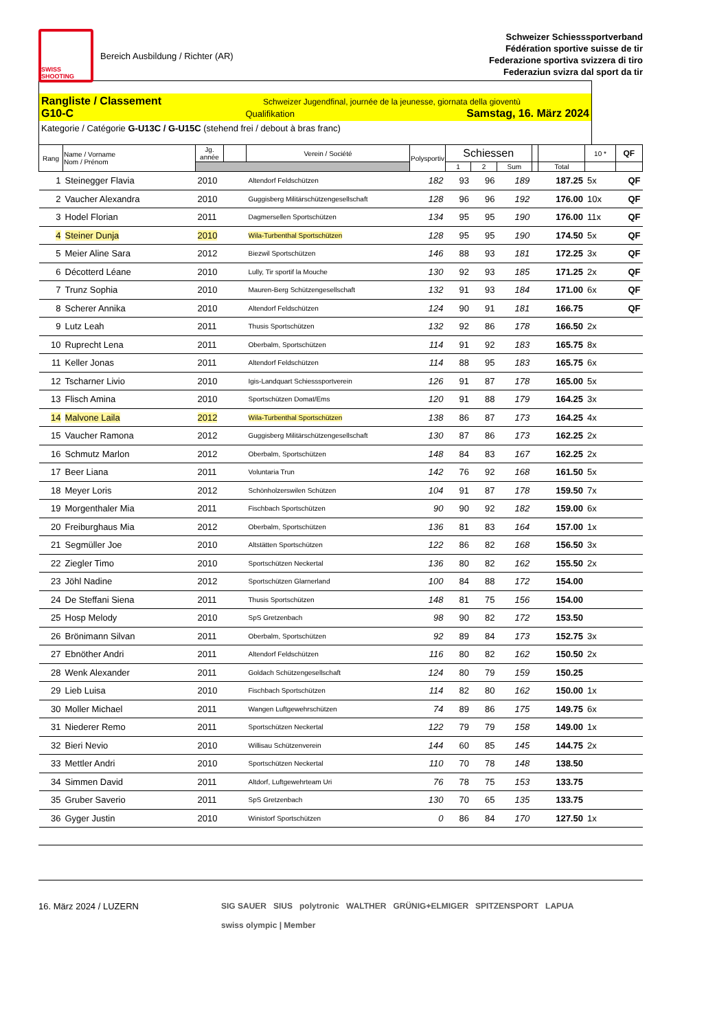SWISS SHOOTING
Bereich Ausbildung / Richter (AR)
Schweizer Schiesssportverband
Fédération sportive suisse de tir
Federazione sportiva svizzera di tiro
Federaziun svizra dal sport da tir
Rangliste / Classement Schweizer Jugendfinal, journée de la jeunesse, giornata della gioventù
G10-C Qualifikation Samstag, 16. März 2024
Kategorie / Catégorie G-U13C / G-U15C (stehend frei / debout à bras franc)
| Rang | Name / Vorname Nom / Prénom | Jg. année | | Verein / Société | Polysportiv | Schiessen | | | | | 10 * | QF |
| --- | --- | --- | --- | --- | --- | --- | --- | --- | --- | --- | --- | --- |
| | | | | | | 1 | 2 | Sum | | Total | | |
| 1 | Steinegger Flavia | 2010 | | Altendorf Feldschützen | 182 | 93 | 96 | 189 | | 187.25 | 5x | QF |
| 2 | Vaucher Alexandra | 2010 | | Guggisberg Militärschützengesellschaft | 128 | 96 | 96 | 192 | | 176.00 | 10x | QF |
| 3 | Hodel Florian | 2011 | | Dagmersellen Sportschützen | 134 | 95 | 95 | 190 | | 176.00 | 11x | QF |
| 4 | Steiner Dunja | 2010 | | Wila-Turbenthal Sportschützen | 128 | 95 | 95 | 190 | | 174.50 | 5x | QF |
| 5 | Meier Aline Sara | 2012 | | Biezwil Sportschützen | 146 | 88 | 93 | 181 | | 172.25 | 3x | QF |
| 6 | Décotterd Léane | 2010 | | Lully, Tir sportif la Mouche | 130 | 92 | 93 | 185 | | 171.25 | 2x | QF |
| 7 | Trunz Sophia | 2010 | | Mauren-Berg Schützengesellschaft | 132 | 91 | 93 | 184 | | 171.00 | 6x | QF |
| 8 | Scherer Annika | 2010 | | Altendorf Feldschützen | 124 | 90 | 91 | 181 | | 166.75 | | QF |
| 9 | Lutz Leah | 2011 | | Thusis Sportschützen | 132 | 92 | 86 | 178 | | 166.50 | 2x | |
| 10 | Ruprecht Lena | 2011 | | Oberbalm, Sportschützen | 114 | 91 | 92 | 183 | | 165.75 | 8x | |
| 11 | Keller Jonas | 2011 | | Altendorf Feldschützen | 114 | 88 | 95 | 183 | | 165.75 | 6x | |
| 12 | Tscharner Livio | 2010 | | Igis-Landquart Schiesssportverein | 126 | 91 | 87 | 178 | | 165.00 | 5x | |
| 13 | Flisch Amina | 2010 | | Sportschützen Domat/Ems | 120 | 91 | 88 | 179 | | 164.25 | 3x | |
| 14 | Malvone Laila | 2012 | | Wila-Turbenthal Sportschützen | 138 | 86 | 87 | 173 | | 164.25 | 4x | |
| 15 | Vaucher Ramona | 2012 | | Guggisberg Militärschützengesellschaft | 130 | 87 | 86 | 173 | | 162.25 | 2x | |
| 16 | Schmutz Marlon | 2012 | | Oberbalm, Sportschützen | 148 | 84 | 83 | 167 | | 162.25 | 2x | |
| 17 | Beer Liana | 2011 | | Voluntaria Trun | 142 | 76 | 92 | 168 | | 161.50 | 5x | |
| 18 | Meyer Loris | 2012 | | Schönholzerswilen Schützen | 104 | 91 | 87 | 178 | | 159.50 | 7x | |
| 19 | Morgenthaler Mia | 2011 | | Fischbach Sportschützen | 90 | 90 | 92 | 182 | | 159.00 | 6x | |
| 20 | Freiburghaus Mia | 2012 | | Oberbalm, Sportschützen | 136 | 81 | 83 | 164 | | 157.00 | 1x | |
| 21 | Segmüller Joe | 2010 | | Altstätten Sportschützen | 122 | 86 | 82 | 168 | | 156.50 | 3x | |
| 22 | Ziegler Timo | 2010 | | Sportschützen Neckertal | 136 | 80 | 82 | 162 | | 155.50 | 2x | |
| 23 | Jöhl Nadine | 2012 | | Sportschützen Glarnerland | 100 | 84 | 88 | 172 | | 154.00 | | |
| 24 | De Steffani Siena | 2011 | | Thusis Sportschützen | 148 | 81 | 75 | 156 | | 154.00 | | |
| 25 | Hosp Melody | 2010 | | SpS Gretzenbach | 98 | 90 | 82 | 172 | | 153.50 | | |
| 26 | Brönimann Silvan | 2011 | | Oberbalm, Sportschützen | 92 | 89 | 84 | 173 | | 152.75 | 3x | |
| 27 | Ebnöther Andri | 2011 | | Altendorf Feldschützen | 116 | 80 | 82 | 162 | | 150.50 | 2x | |
| 28 | Wenk Alexander | 2011 | | Goldach Schützengesellschaft | 124 | 80 | 79 | 159 | | 150.25 | | |
| 29 | Lieb Luisa | 2010 | | Fischbach Sportschützen | 114 | 82 | 80 | 162 | | 150.00 | 1x | |
| 30 | Moller Michael | 2011 | | Wangen Luftgewehrschützen | 74 | 89 | 86 | 175 | | 149.75 | 6x | |
| 31 | Niederer Remo | 2011 | | Sportschützen Neckertal | 122 | 79 | 79 | 158 | | 149.00 | 1x | |
| 32 | Bieri Nevio | 2010 | | Willisau Schützenverein | 144 | 60 | 85 | 145 | | 144.75 | 2x | |
| 33 | Mettler Andri | 2010 | | Sportschützen Neckertal | 110 | 70 | 78 | 148 | | 138.50 | | |
| 34 | Simmen David | 2011 | | Altdorf, Luftgewehrteam Uri | 76 | 78 | 75 | 153 | | 133.75 | | |
| 35 | Gruber Saverio | 2011 | | SpS Gretzenbach | 130 | 70 | 65 | 135 | | 133.75 | | |
| 36 | Gyger Justin | 2010 | | Winistorf Sportschützen | 0 | 86 | 84 | 170 | | 127.50 | 1x | |
16. März 2024 / LUZERN SIG SAUER SIUS polytronic WALTHER GRÜNIG+ELMIGER SPITZENSPORT LAPUA
swiss olympic | Member